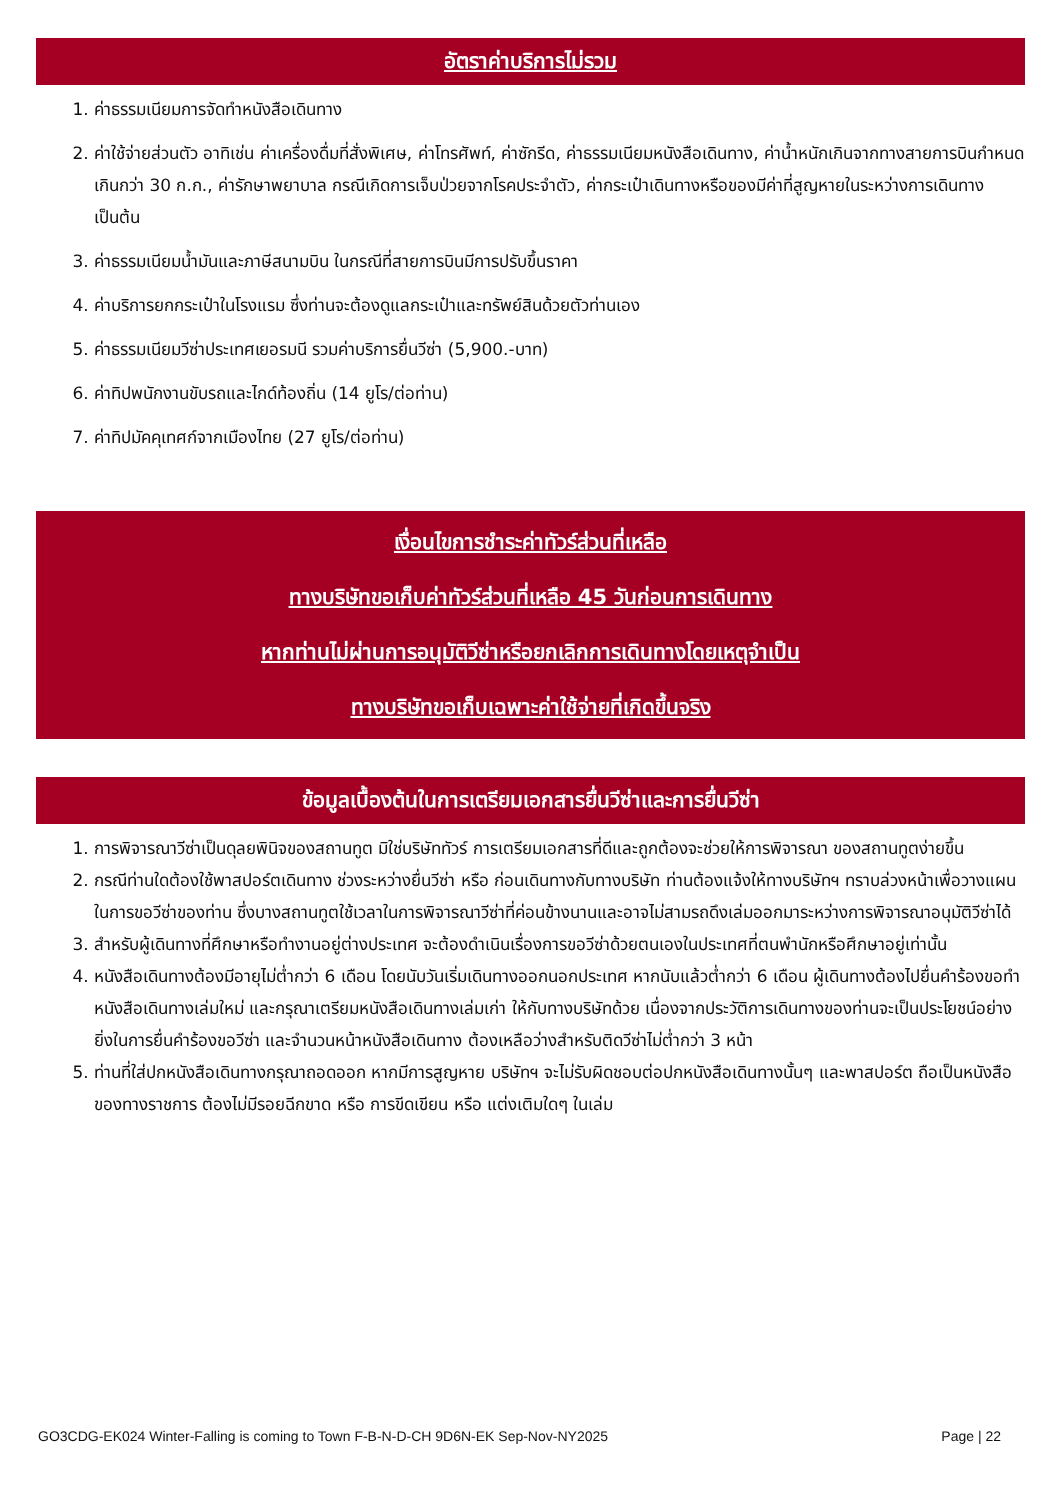อัตราค่าบริการไม่รวม
1. ค่าธรรมเนียมการจัดทำหนังสือเดินทาง
2. ค่าใช้จ่ายส่วนตัว อาทิเช่น ค่าเครื่องดื่มที่สั่งพิเศษ, ค่าโทรศัพท์, ค่าซักรีด, ค่าธรรมเนียมหนังสือเดินทาง, ค่าน้ำหนักเกินจากทางสายการบินกำหนดเกินกว่า 30 ก.ก., ค่ารักษาพยาบาล กรณีเกิดการเจ็บป่วยจากโรคประจำตัว, ค่ากระเป๋าเดินทางหรือของมีค่าที่สูญหายในระหว่างการเดินทาง เป็นต้น
3. ค่าธรรมเนียมน้ำมันและภาษีสนามบิน ในกรณีที่สายการบินมีการปรับขึ้นราคา
4. ค่าบริการยกกระเป๋าในโรงแรม ซึ่งท่านจะต้องดูแลกระเป๋าและทรัพย์สินด้วยตัวท่านเอง
5. ค่าธรรมเนียมวีซ่าประเทศเยอรมนี รวมค่าบริการยื่นวีซ่า (5,900.-บาท)
6. ค่าทิปพนักงานขับรถและไกด์ท้องถิ่น (14 ยูโร/ต่อท่าน)
7. ค่าทิปมัคคุเทศก์จากเมืองไทย (27 ยูโร/ต่อท่าน)
เงื่อนไขการชำระค่าทัวร์ส่วนที่เหลือ
ทางบริษัทขอเก็บค่าทัวร์ส่วนที่เหลือ 45 วันก่อนการเดินทาง
หากท่านไม่ผ่านการอนุมัติวีซ่าหรือยกเลิกการเดินทางโดยเหตุจำเป็น
ทางบริษัทขอเก็บเฉพาะค่าใช้จ่ายที่เกิดขึ้นจริง
ข้อมูลเบื้องต้นในการเตรียมเอกสารยื่นวีซ่าและการยื่นวีซ่า
1. การพิจารณาวีซ่าเป็นดุลยพินิจของสถานทูต มิใช่บริษัททัวร์ การเตรียมเอกสารที่ดีและถูกต้องจะช่วยให้การพิจารณา ของสถานทูตง่ายขึ้น
2. กรณีท่านใดต้องใช้พาสปอร์ตเดินทาง ช่วงระหว่างยื่นวีซ่า หรือ ก่อนเดินทางกับทางบริษัท ท่านต้องแจ้งให้ทางบริษัทฯ ทราบล่วงหน้าเพื่อวางแผนในการขอวีซ่าของท่าน ซึ่งบางสถานทูตใช้เวลาในการพิจารณาวีซ่าที่ค่อนข้างนานและอาจไม่สามรถดึงเล่มออกมาระหว่างการพิจารณาอนุมัติวีซ่าได้
3. สำหรับผู้เดินทางที่ศึกษาหรือทำงานอยู่ต่างประเทศ จะต้องดำเนินเรื่องการขอวีซ่าด้วยตนเองในประเทศที่ตนพำนักหรือศึกษาอยู่เท่านั้น
4. หนังสือเดินทางต้องมีอายุไม่ต่ำกว่า 6 เดือน โดยนับวันเริ่มเดินทางออกนอกประเทศ หากนับแล้วต่ำกว่า 6 เดือน ผู้เดินทางต้องไปยื่นคำร้องขอทำหนังสือเดินทางเล่มใหม่ และกรุณาเตรียมหนังสือเดินทางเล่มเก่า ให้กับทางบริษัทด้วย เนื่องจากประวัติการเดินทางของท่านจะเป็นประโยชน์อย่างยิ่งในการยื่นคำร้องขอวีซ่า และจำนวนหน้าหนังสือเดินทาง ต้องเหลือว่างสำหรับติดวีซ่าไม่ต่ำกว่า 3 หน้า
5. ท่านที่ใส่ปกหนังสือเดินทางกรุณาถอดออก หากมีการสูญหาย บริษัทฯ จะไม่รับผิดชอบต่อปกหนังสือเดินทางนั้นๆ และพาสปอร์ต ถือเป็นหนังสือของทางราชการ ต้องไม่มีรอยฉีกขาด หรือ การขีดเขียน หรือ แต่งเติมใดๆ ในเล่ม
GO3CDG-EK024 Winter-Falling is coming to Town F-B-N-D-CH 9D6N-EK Sep-Nov-NY2025 Page | 22